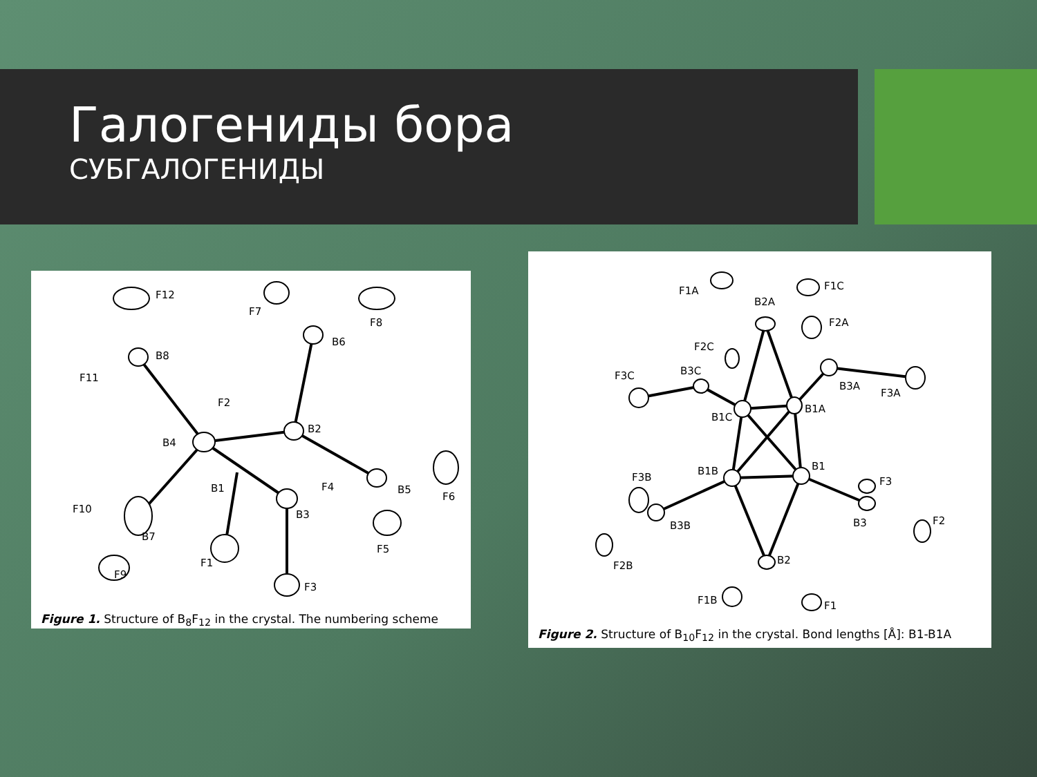Галогениды бора
СУБГАЛОГЕНИДЫ
B8
B4
B2
B6
B5
B3
B1
B7
F12
F11
F2
F7
F8
F4
F6
F5
F10
F9
F1
F3
Figure 1. Structure of B<sub>8</sub>F<sub>12</sub> in the crystal. The numbering scheme
F1A
F1C
B2A
F2A
F2C
B3C
F3C
B3A
F3A
B1A
B1C
B1B
B1
F3B
F3
B3B
B3
F2
F2B
B2
F1B
F1
Figure 2. Structure of B<sub>10</sub>F<sub>12</sub> in the crystal. Bond lengths [Å]: B1-B1A